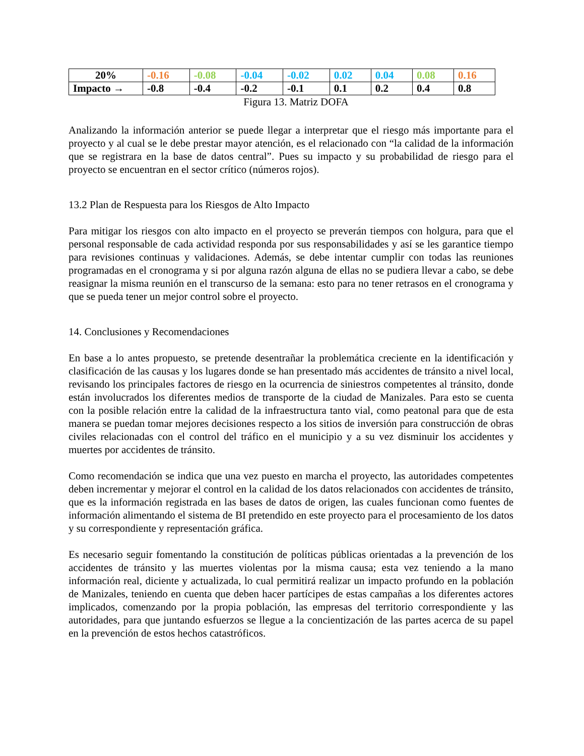| 20% | -0.16 | -0.08 | -0.04 | -0.02 | 0.02 | 0.04 | 0.08 | 0.16 |
| Impacto → | -0.8 | -0.4 | -0.2 | -0.1 | 0.1 | 0.2 | 0.4 | 0.8 |
Figura 13. Matriz DOFA
Analizando la información anterior se puede llegar a interpretar que el riesgo más importante para el proyecto y al cual se le debe prestar mayor atención, es el relacionado con “la calidad de la información que se registrara en la base de datos central”. Pues su impacto y su probabilidad de riesgo para el proyecto se encuentran en el sector crítico (números rojos).
13.2 Plan de Respuesta para los Riesgos de Alto Impacto
Para mitigar los riesgos con alto impacto en el proyecto se preverán tiempos con holgura, para que el personal responsable de cada actividad responda por sus responsabilidades y así se les garantice tiempo para revisiones continuas y validaciones. Además, se debe intentar cumplir con todas las reuniones programadas en el cronograma y si por alguna razón alguna de ellas no se pudiera llevar a cabo, se debe reasignar la misma reunión en el transcurso de la semana: esto para no tener retrasos en el cronograma y que se pueda tener un mejor control sobre el proyecto.
14. Conclusiones y Recomendaciones
En base a lo antes propuesto, se pretende desentrañar la problemática creciente en la identificación y clasificación de las causas y los lugares donde se han presentado más accidentes de tránsito a nivel local, revisando los principales factores de riesgo en la ocurrencia de siniestros competentes al tránsito, donde están involucrados los diferentes medios de transporte de la ciudad de Manizales. Para esto se cuenta con la posible relación entre la calidad de la infraestructura tanto vial, como peatonal para que de esta manera se puedan tomar mejores decisiones respecto a los sitios de inversión para construcción de obras civiles relacionadas con el control del tráfico en el municipio y a su vez disminuir los accidentes y muertes por accidentes de tránsito.
Como recomendación se indica que una vez puesto en marcha el proyecto, las autoridades competentes deben incrementar y mejorar el control en la calidad de los datos relacionados con accidentes de tránsito, que es la información registrada en las bases de datos de origen, las cuales funcionan como fuentes de información alimentando el sistema de BI pretendido en este proyecto para el procesamiento de los datos y su correspondiente y representación gráfica.
Es necesario seguir fomentando la constitución de políticas públicas orientadas a la prevención de los accidentes de tránsito y las muertes violentas por la misma causa; esta vez teniendo a la mano información real, diciente y actualizada, lo cual permitirá realizar un impacto profundo en la población de Manizales, teniendo en cuenta que deben hacer partícipes de estas campañas a los diferentes actores implicados, comenzando por la propia población, las empresas del territorio correspondiente y las autoridades, para que juntando esfuerzos se llegue a la concientización de las partes acerca de su papel en la prevención de estos hechos catastróficos.